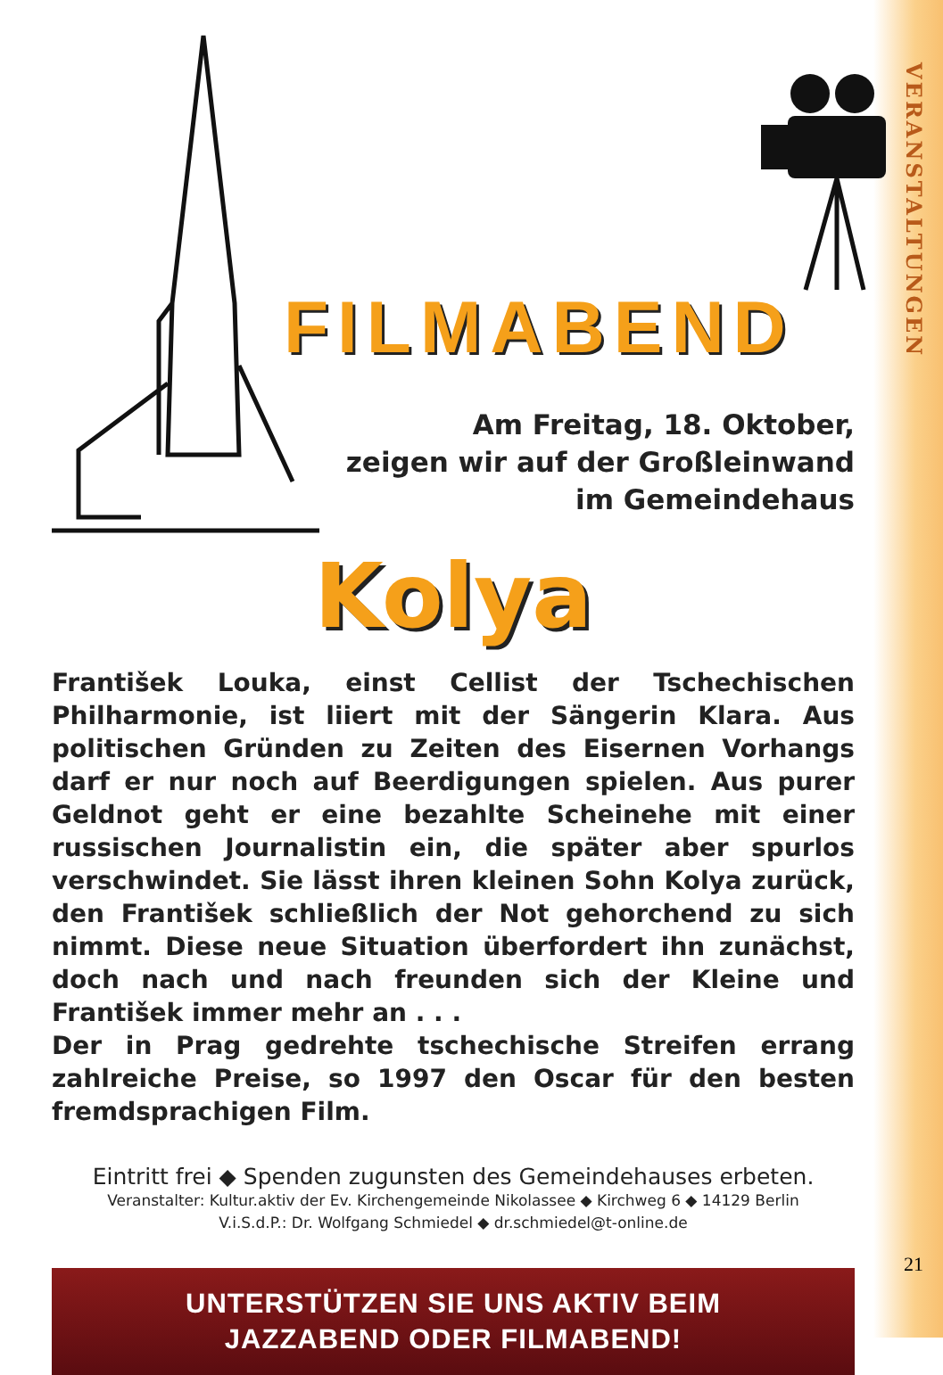VERANSTALTUNGEN
FILMABEND
Am Freitag, 18. Oktober,
zeigen wir auf der Großleinwand
im Gemeindehaus
Kolya
František Louka, einst Cellist der Tschechischen Philharmonie, ist liiert mit der Sängerin Klara. Aus politischen Gründen zu Zeiten des Eisernen Vorhangs darf er nur noch auf Beerdigungen spielen. Aus purer Geldnot geht er eine bezahlte Scheinehe mit einer russischen Journalistin ein, die später aber spurlos verschwindet. Sie lässt ihren kleinen Sohn Kolya zurück, den František schließlich der Not gehorchend zu sich nimmt. Diese neue Situation überfordert ihn zunächst, doch nach und nach freunden sich der Kleine und František immer mehr an . . .
Der in Prag gedrehte tschechische Streifen errang zahlreiche Preise, so 1997 den Oscar für den besten fremdsprachigen Film.
Eintritt frei ◆ Spenden zugunsten des Gemeindehauses erbeten.
Veranstalter: Kultur.aktiv der Ev. Kirchengemeinde Nikolassee ◆ Kirchweg 6 ◆ 14129 Berlin
V.i.S.d.P.: Dr. Wolfgang Schmiedel ◆ dr.schmiedel@t-online.de
UNTERSTÜTZEN SIE UNS AKTIV BEIM
JAZZABEND ODER FILMABEND!
21